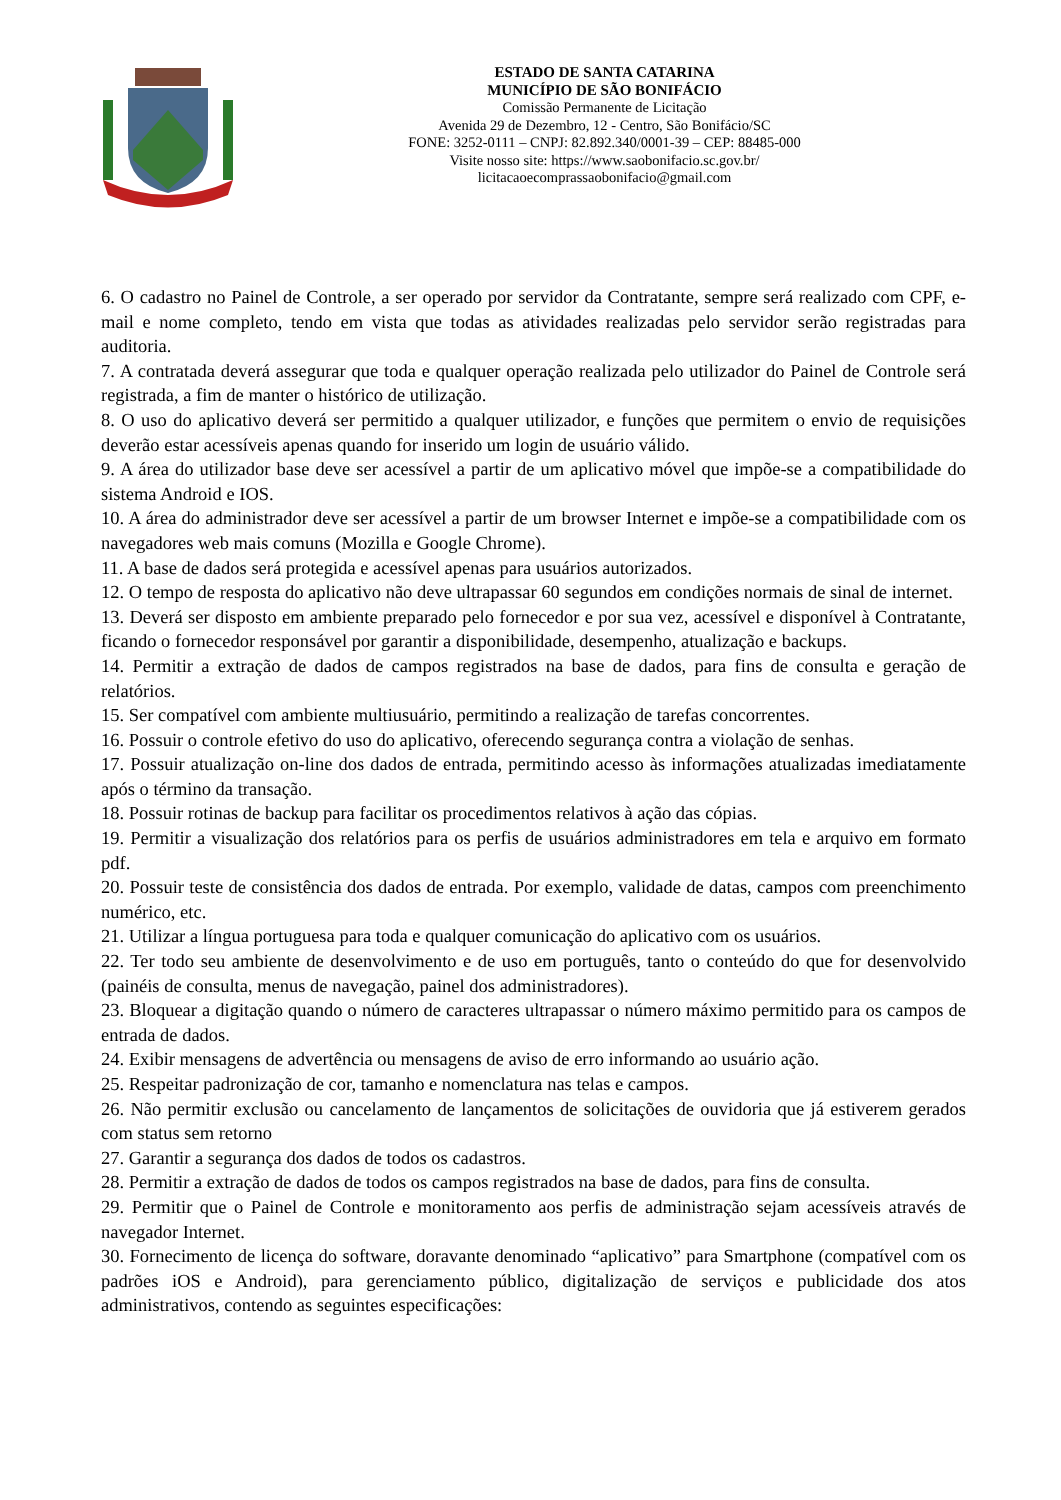ESTADO DE SANTA CATARINA
MUNICÍPIO DE SÃO BONIFÁCIO
Comissão Permanente de Licitação
Avenida 29 de Dezembro, 12 - Centro, São Bonifácio/SC
FONE: 3252-0111 – CNPJ: 82.892.340/0001-39 – CEP: 88485-000
Visite nosso site: https://www.saobonifacio.sc.gov.br/
licitacaoecomprassaobonifacio@gmail.com
6. O cadastro no Painel de Controle, a ser operado por servidor da Contratante, sempre será realizado com CPF, e-mail e nome completo, tendo em vista que todas as atividades realizadas pelo servidor serão registradas para auditoria.
7. A contratada deverá assegurar que toda e qualquer operação realizada pelo utilizador do Painel de Controle será registrada, a fim de manter o histórico de utilização.
8. O uso do aplicativo deverá ser permitido a qualquer utilizador, e funções que permitem o envio de requisições deverão estar acessíveis apenas quando for inserido um login de usuário válido.
9. A área do utilizador base deve ser acessível a partir de um aplicativo móvel que impõe-se a compatibilidade do sistema Android e IOS.
10. A área do administrador deve ser acessível a partir de um browser Internet e impõe-se a compatibilidade com os navegadores web mais comuns (Mozilla e Google Chrome).
11. A base de dados será protegida e acessível apenas para usuários autorizados.
12. O tempo de resposta do aplicativo não deve ultrapassar 60 segundos em condições normais de sinal de internet.
13. Deverá ser disposto em ambiente preparado pelo fornecedor e por sua vez, acessível e disponível à Contratante, ficando o fornecedor responsável por garantir a disponibilidade, desempenho, atualização e backups.
14. Permitir a extração de dados de campos registrados na base de dados, para fins de consulta e geração de relatórios.
15. Ser compatível com ambiente multiusuário, permitindo a realização de tarefas concorrentes.
16. Possuir o controle efetivo do uso do aplicativo, oferecendo segurança contra a violação de senhas.
17. Possuir atualização on-line dos dados de entrada, permitindo acesso às informações atualizadas imediatamente após o término da transação.
18. Possuir rotinas de backup para facilitar os procedimentos relativos à ação das cópias.
19. Permitir a visualização dos relatórios para os perfis de usuários administradores em tela e arquivo em formato pdf.
20. Possuir teste de consistência dos dados de entrada. Por exemplo, validade de datas, campos com preenchimento numérico, etc.
21. Utilizar a língua portuguesa para toda e qualquer comunicação do aplicativo com os usuários.
22. Ter todo seu ambiente de desenvolvimento e de uso em português, tanto o conteúdo do que for desenvolvido (painéis de consulta, menus de navegação, painel dos administradores).
23. Bloquear a digitação quando o número de caracteres ultrapassar o número máximo permitido para os campos de entrada de dados.
24. Exibir mensagens de advertência ou mensagens de aviso de erro informando ao usuário ação.
25. Respeitar padronização de cor, tamanho e nomenclatura nas telas e campos.
26. Não permitir exclusão ou cancelamento de lançamentos de solicitações de ouvidoria que já estiverem gerados com status sem retorno
27. Garantir a segurança dos dados de todos os cadastros.
28. Permitir a extração de dados de todos os campos registrados na base de dados, para fins de consulta.
29. Permitir que o Painel de Controle e monitoramento aos perfis de administração sejam acessíveis através de navegador Internet.
30. Fornecimento de licença do software, doravante denominado “aplicativo” para Smartphone (compatível com os padrões iOS e Android), para gerenciamento público, digitalização de serviços e publicidade dos atos administrativos, contendo as seguintes especificações: